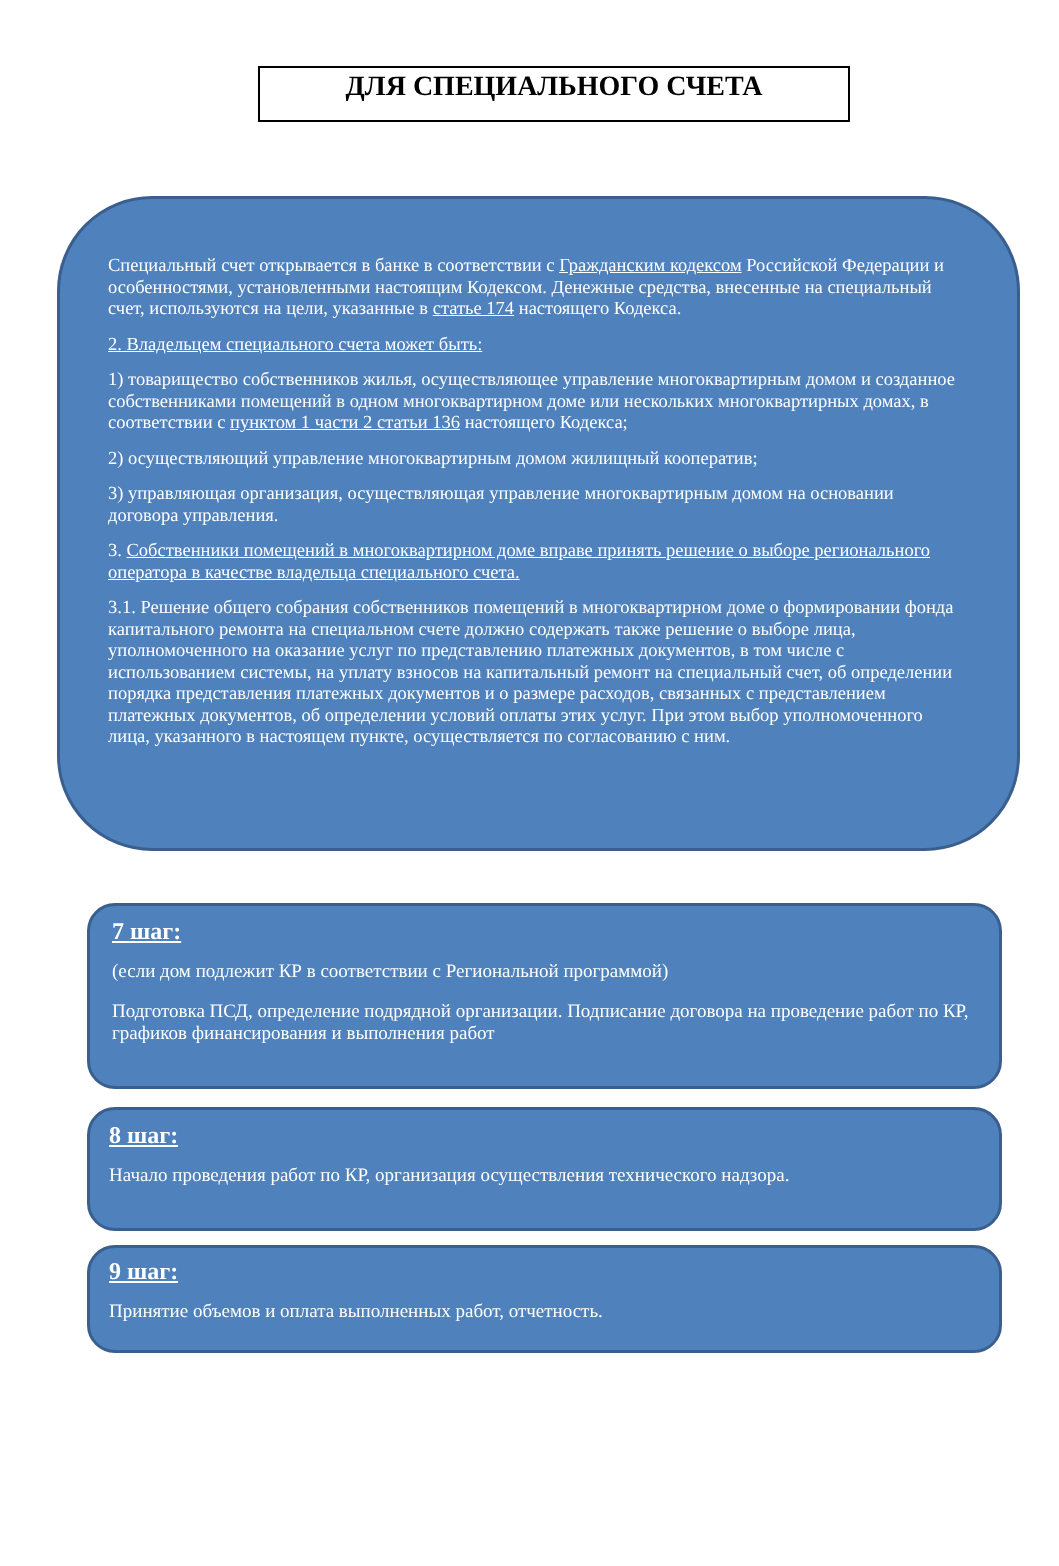ДЛЯ СПЕЦИАЛЬНОГО СЧЕТА
Специальный счет открывается в банке в соответствии с Гражданским кодексом Российской Федерации и особенностями, установленными настоящим Кодексом. Денежные средства, внесенные на специальный счет, используются на цели, указанные в статье 174 настоящего Кодекса.
2. Владельцем специального счета может быть:
1) товарищество собственников жилья, осуществляющее управление многоквартирным домом и созданное собственниками помещений в одном многоквартирном доме или нескольких многоквартирных домах, в соответствии с пунктом 1 части 2 статьи 136 настоящего Кодекса;
2) осуществляющий управление многоквартирным домом жилищный кооператив;
3) управляющая организация, осуществляющая управление многоквартирным домом на основании договора управления.
3. Собственники помещений в многоквартирном доме вправе принять решение о выборе регионального оператора в качестве владельца специального счета.
3.1. Решение общего собрания собственников помещений в многоквартирном доме о формировании фонда капитального ремонта на специальном счете должно содержать также решение о выборе лица, уполномоченного на оказание услуг по представлению платежных документов, в том числе с использованием системы, на уплату взносов на капитальный ремонт на специальный счет, об определении порядка представления платежных документов и о размере расходов, связанных с представлением платежных документов, об определении условий оплаты этих услуг. При этом выбор уполномоченного лица, указанного в настоящем пункте, осуществляется по согласованию с ним.
7 шаг:
(если дом подлежит КР в соответствии с Региональной программой)
Подготовка ПСД, определение подрядной организации. Подписание договора на проведение работ по КР, графиков финансирования и выполнения работ
8 шаг:
Начало проведения работ по КР, организация осуществления технического надзора.
9 шаг:
Принятие объемов и оплата выполненных работ, отчетность.